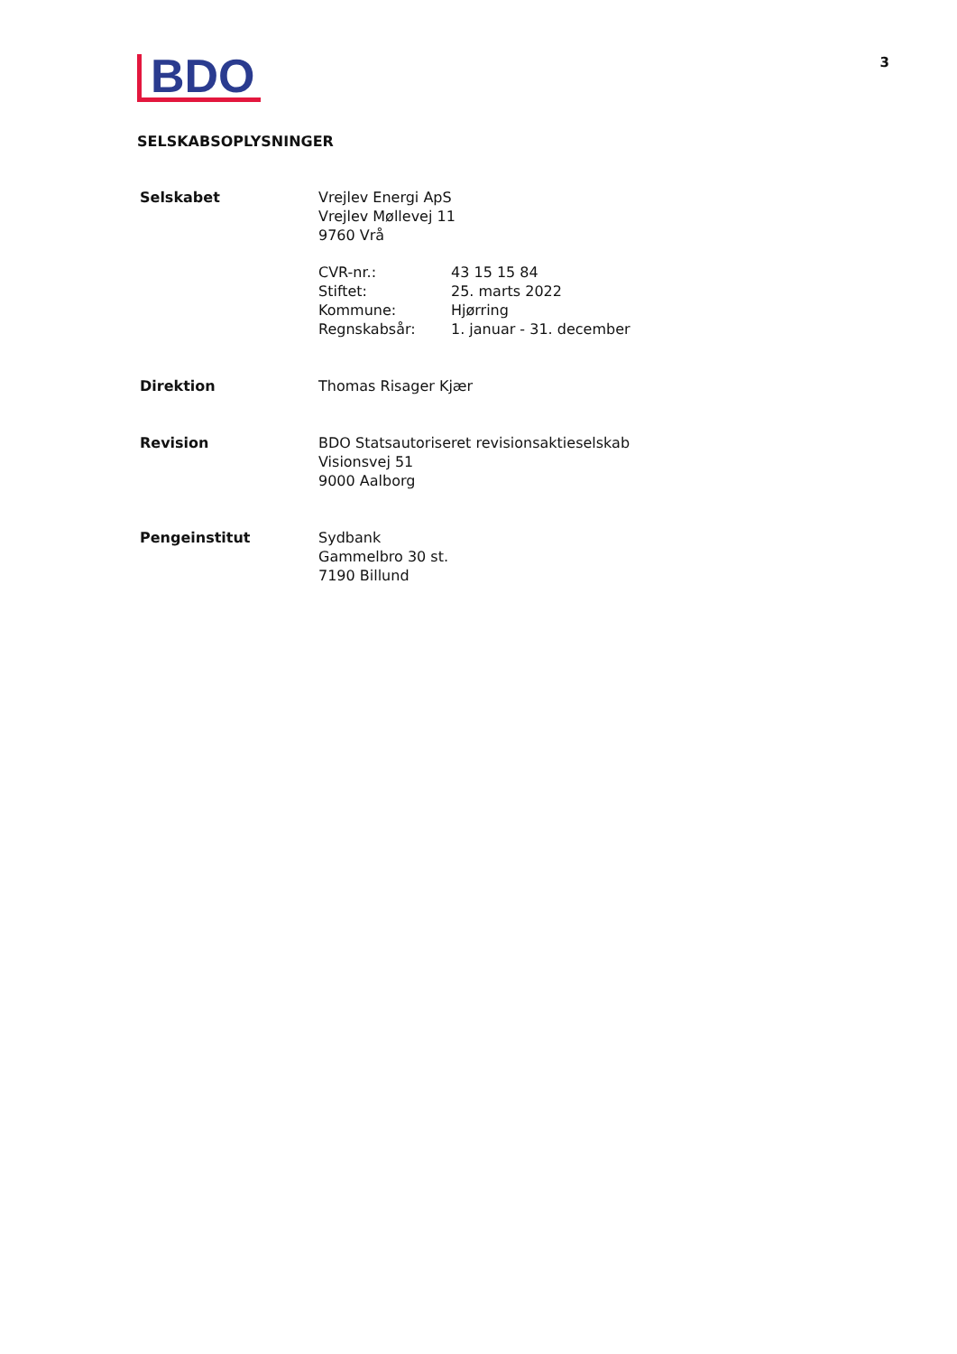BDO
3
SELSKABSOPLYSNINGER
Selskabet Vrejlev Energi ApS
Vrejlev Møllevej 11
9760 Vrå
CVR-nr.: 43 15 15 84 Stiftet: 25. marts 2022 Kommune: Hjørring Regnskabsår: 1. januar - 31. december
Direktion Thomas Risager Kjær
Revision BDO Statsautoriseret revisionsaktieselskab
Visionsvej 51
9000 Aalborg
Pengeinstitut Sydbank
Gammelbro 30 st.
7190 Billund